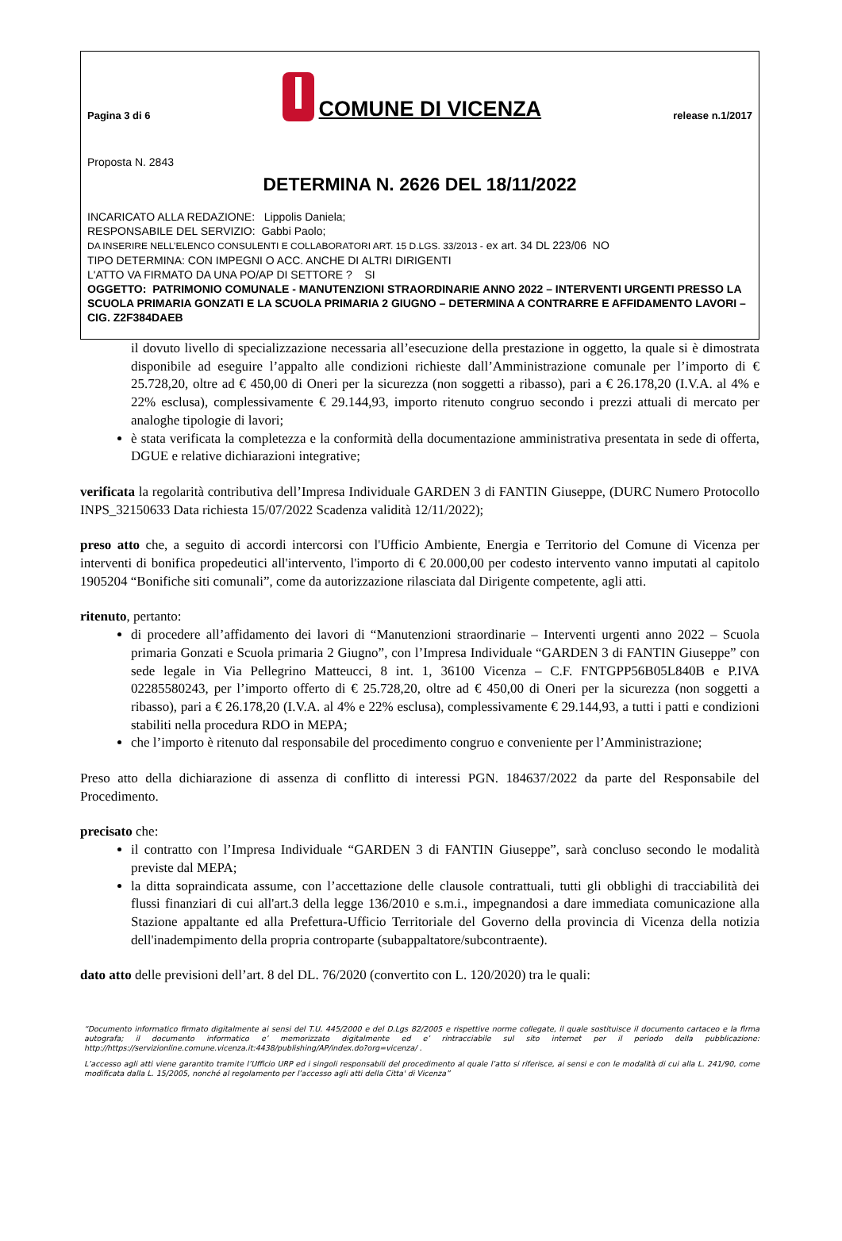Pagina 3 di 6 COMUNE DI VICENZA release n.1/2017
Proposta N. 2843
DETERMINA N. 2626 DEL 18/11/2022
INCARICATO ALLA REDAZIONE: Lippolis Daniela;
RESPONSABILE DEL SERVIZIO: Gabbi Paolo;
DA INSERIRE NELL’ELENCO CONSULENTI E COLLABORATORI ART. 15 D.LGS. 33/2013 - ex art. 34 DL 223/06 NO
TIPO DETERMINA: CON IMPEGNI O ACC. ANCHE DI ALTRI DIRIGENTI
L'ATTO VA FIRMATO DA UNA PO/AP DI SETTORE ? SI
OGGETTO: PATRIMONIO COMUNALE - MANUTENZIONI STRAORDINARIE ANNO 2022 – INTERVENTI URGENTI PRESSO LA SCUOLA PRIMARIA GONZATI E LA SCUOLA PRIMARIA 2 GIUGNO – DETERMINA A CONTRARRE E AFFIDAMENTO LAVORI – CIG. Z2F384DAEB
il dovuto livello di specializzazione necessaria all’esecuzione della prestazione in oggetto, la quale si è dimostrata disponibile ad eseguire l’appalto alle condizioni richieste dall’Amministrazione comunale per l’importo di € 25.728,20, oltre ad € 450,00 di Oneri per la sicurezza (non soggetti a ribasso), pari a € 26.178,20 (I.V.A. al 4% e 22% esclusa), complessivamente € 29.144,93, importo ritenuto congruo secondo i prezzi attuali di mercato per analoghe tipologie di lavori;
è stata verificata la completezza e la conformità della documentazione amministrativa presentata in sede di offerta, DGUE e relative dichiarazioni integrative;
verificata la regolarità contributiva dell’Impresa Individuale GARDEN 3 di FANTIN Giuseppe, (DURC Numero Protocollo INPS_32150633 Data richiesta 15/07/2022 Scadenza validità 12/11/2022);
preso atto che, a seguito di accordi intercorsi con l'Ufficio Ambiente, Energia e Territorio del Comune di Vicenza per interventi di bonifica propedeutici all'intervento, l'importo di € 20.000,00 per codesto intervento vanno imputati al capitolo 1905204 “Bonifiche siti comunali”, come da autorizzazione rilasciata dal Dirigente competente, agli atti.
ritenuto, pertanto:
di procedere all’affidamento dei lavori di “Manutenzioni straordinarie – Interventi urgenti anno 2022 – Scuola primaria Gonzati e Scuola primaria 2 Giugno”, con l’Impresa Individuale “GARDEN 3 di FANTIN Giuseppe” con sede legale in Via Pellegrino Matteucci, 8 int. 1, 36100 Vicenza – C.F. FNTGPP56B05L840B e P.IVA 02285580243, per l’importo offerto di € 25.728,20, oltre ad € 450,00 di Oneri per la sicurezza (non soggetti a ribasso), pari a € 26.178,20 (I.V.A. al 4% e 22% esclusa), complessivamente € 29.144,93, a tutti i patti e condizioni stabiliti nella procedura RDO in MEPA;
che l’importo è ritenuto dal responsabile del procedimento congruo e conveniente per l’Amministrazione;
Preso atto della dichiarazione di assenza di conflitto di interessi PGN. 184637/2022 da parte del Responsabile del Procedimento.
precisato che:
il contratto con l’Impresa Individuale “GARDEN 3 di FANTIN Giuseppe”, sarà concluso secondo le modalità previste dal MEPA;
la ditta sopraindicata assume, con l’accettazione delle clausole contrattuali, tutti gli obblighi di tracciabilità dei flussi finanziari di cui all'art.3 della legge 136/2010 e s.m.i., impegnandosi a dare immediata comunicazione alla Stazione appaltante ed alla Prefettura-Ufficio Territoriale del Governo della provincia di Vicenza della notizia dell'inadempimento della propria controparte (subappaltatore/subcontraente).
dato atto delle previsioni dell’art. 8 del DL. 76/2020 (convertito con L. 120/2020) tra le quali:
“Documento informatico firmato digitalmente ai sensi del T.U. 445/2000 e del D.Lgs 82/2005 e rispettive norme collegate, il quale sostituisce il documento cartaceo e la firma autografa; il documento informatico e’ memorizzato digitalmente ed e’ rintracciabile sul sito internet per il periodo della pubblicazione: http://https://servizionline.comune.vicenza.it:4438/publishing/AP/index.do?org=vicenza/ .
L’accesso agli atti viene garantito tramite l’Ufficio URP ed i singoli responsabili del procedimento al quale l’atto si riferisce, ai sensi e con le modalità di cui alla L. 241/90, come modificata dalla L. 15/2005, nonché al regolamento per l’accesso agli atti della Citta' di Vicenza”